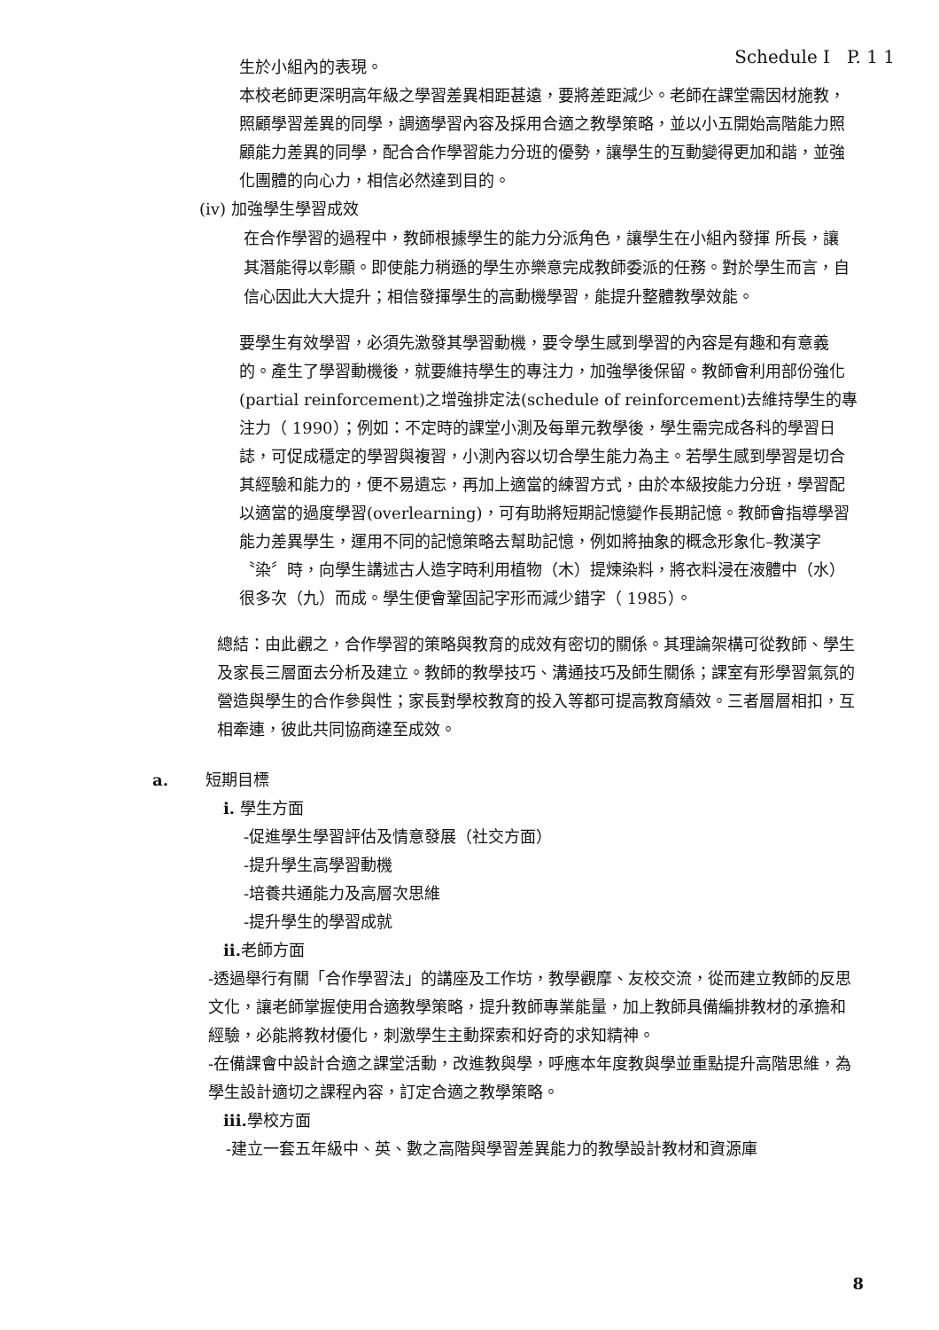Schedule I P. 1 1
生於小組內的表現。
本校老師更深明高年級之學習差異相距甚遠，要將差距減少。老師在課堂需因材施教，照顧學習差異的同學，調適學習內容及採用合適之教學策略，並以小五開始高階能力照顧能力差異的同學，配合合作學習能力分班的優勢，讓學生的互動變得更加和諧，並強化團體的向心力，相信必然達到目的。
(iv) 加強學生學習成效
在合作學習的過程中，教師根據學生的能力分派角色，讓學生在小組內發揮 所長，讓其潛能得以彰顯。即使能力稍遜的學生亦樂意完成教師委派的任務。對於學生而言，自信心因此大大提升；相信發揮學生的高動機學習，能提升整體教學效能。
要學生有效學習，必須先激發其學習動機，要令學生感到學習的內容是有趣和有意義的。產生了學習動機後，就要維持學生的專注力，加強學後保留。教師會利用部份強化(partial reinforcement)之增強排定法(schedule of reinforcement)去維持學生的專注力（ 1990）；例如：不定時的課堂小測及每單元教學後，學生需完成各科的學習日誌，可促成穩定的學習與複習，小測內容以切合學生能力為主。若學生感到學習是切合其經驗和能力的，便不易遺忘，再加上適當的練習方式，由於本級按能力分班，學習配以適當的過度學習(overlearning)，可有助將短期記憶變作長期記憶。教師會指導學習能力差異學生，運用不同的記憶策略去幫助記憶，例如將抽象的概念形象化–教漢字〝染〞時，向學生講述古人造字時利用植物（木）提煉染料，將衣料浸在液體中（水）很多次（九）而成。學生便會鞏固記字形而減少錯字（ 1985）。
總結：由此觀之，合作學習的策略與教育的成效有密切的關係。其理論架構可從教師、學生及家長三層面去分析及建立。教師的教學技巧、溝通技巧及師生關係；課室有形學習氣氛的營造與學生的合作參與性；家長對學校教育的投入等都可提高教育績效。三者層層相扣，互相牽連，彼此共同協商達至成效。
a. 短期目標
i. 學生方面
-促進學生學習評估及情意發展（社交方面）
-提升學生高學習動機
-培養共通能力及高層次思維
-提升學生的學習成就
ii. 老師方面
-透過舉行有關「合作學習法」的講座及工作坊，教學觀摩、友校交流，從而建立教師的反思文化，讓老師掌握使用合適教學策略，提升教師專業能量，加上教師具備編排教材的承擔和經驗，必能將教材優化，刺激學生主動探索和好奇的求知精神。
-在備課會中設計合適之課堂活動，改進教與學，呼應本年度教與學並重點提升高階思維，為學生設計適切之課程內容，訂定合適之教學策略。
iii. 學校方面
-建立一套五年級中、英、數之高階與學習差異能力的教學設計教材和資源庫
8